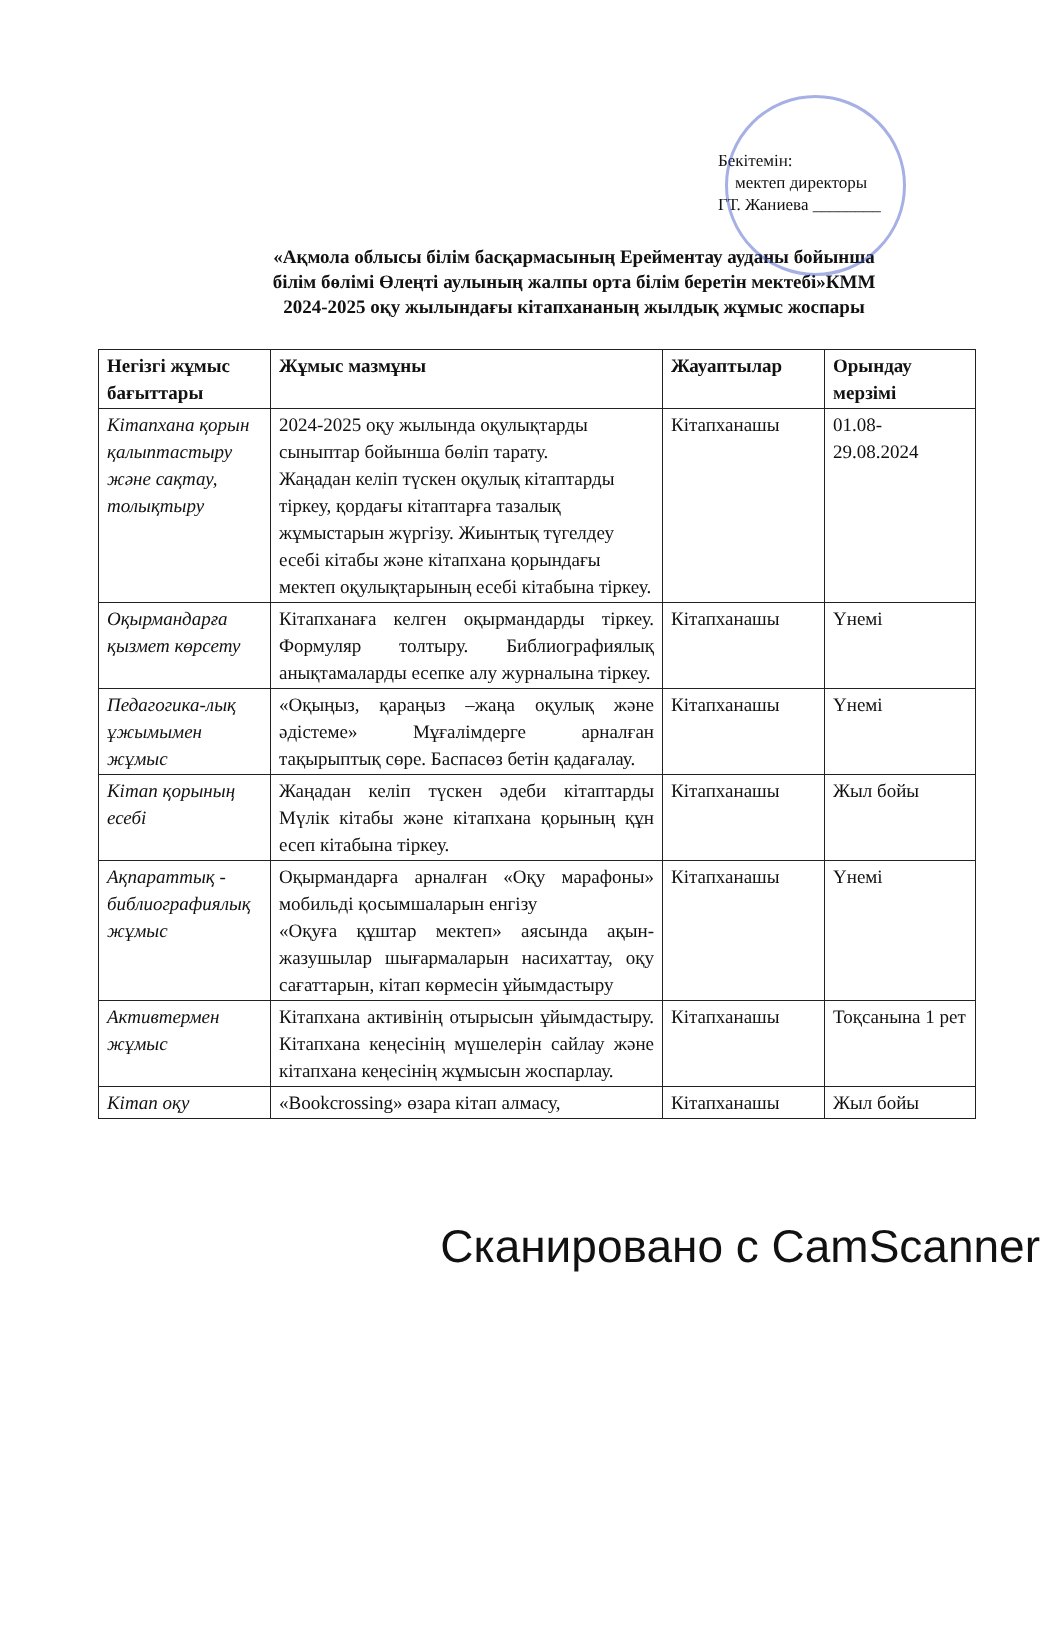Бекітемін:
мектеп директоры
ГТ. Жаниева ________
«Ақмола облысы білім басқармасының Ерейментау ауданы бойынша
білім бөлімі Өлеңті аулының жалпы орта білім беретін мектебі»КММ
2024-2025 оқу жылындағы кітапхананың жылдық жұмыс жоспары
| Негізгі жұмыс бағыттары | Жұмыс мазмұны | Жауаптылар | Орындау мерзімі |
| --- | --- | --- | --- |
| Кітапхана қорын қалыптастыру және сақтау, толықтыру | 2024-2025 оқу жылында оқулықтарды сыныптар бойынша бөліп тарату. Жаңадан келіп түскен оқулық кітаптарды тіркеу, қордағы кітаптарға тазалық жұмыстарын жүргізу. Жиынтық түгелдеу есебі кітабы және кітапхана қорындағы мектеп оқулықтарының есебі кітабына тіркеу. | Кітапханашы | 01.08-29.08.2024 |
| Оқырмандарға қызмет көрсету | Кітапханаға келген оқырмандарды тіркеу. Формуляр толтыру. Библиографиялық анықтамаларды есепке алу журналына тіркеу. | Кітапханашы | Үнемі |
| Педагогика-лық ұжымымен жұмыс | «Оқыңыз, қараңыз –жаңа оқулық және әдістеме» Мұғалімдерге арналған тақырыптық сөре. Баспасөз бетін қадағалау. | Кітапханашы | Үнемі |
| Кітап қорының есебі | Жаңадан келіп түскен әдеби кітаптарды Мүлік кітабы және кітапхана қорының құн есеп кітабына тіркеу. | Кітапханашы | Жыл бойы |
| Ақпараттық - библиографиялық жұмыс | Оқырмандарға арналған «Оқу марафоны» мобильді қосымшаларын енгізу «Оқуға құштар мектеп» аясында ақын-жазушылар шығармаларын насихаттау, оқу сағаттарын, кітап көрмесін ұйымдастыру | Кітапханашы | Үнемі |
| Активтермен жұмыс | Кітапхана активінің отырысын ұйымдастыру. Кітапхана кеңесінің мүшелерін сайлау және кітапхана кеңесінің жұмысын жоспарлау. | Кітапханашы | Тоқсанына 1 рет |
| Кітап оқу | «Bookcrossing» өзара кітап алмасу, | Кітапханашы | Жыл бойы |
Сканировано с CamScanner